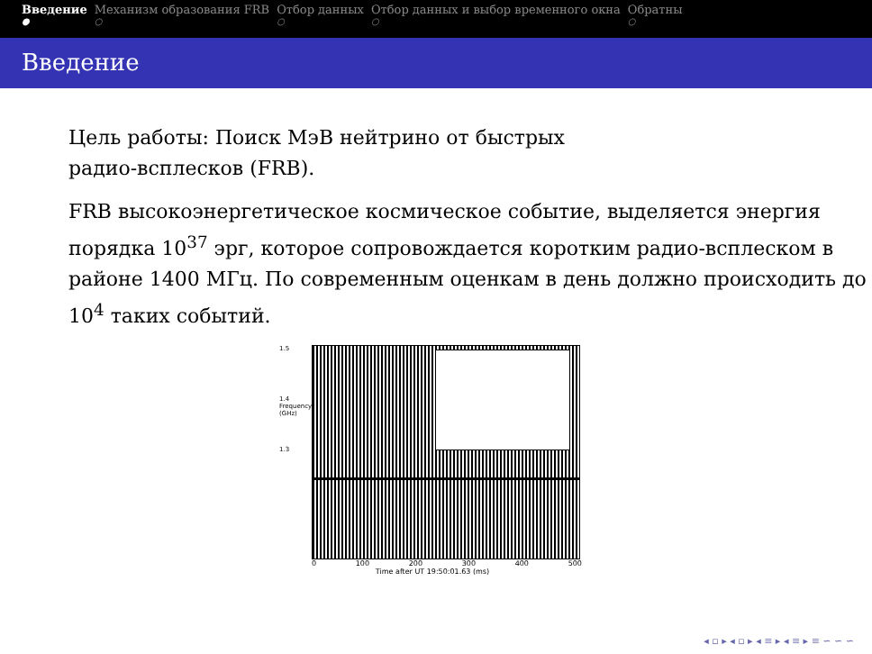Введение ● Механизм образования FRB ○ Отбор данных ○ Отбор данных и выбор временного окна ○ Обратны ○
Введение
Цель работы: Поиск МэВ нейтрино от быстрых
радио-всплесков (FRB).
FRB высокоэнергетическое космическое событие, выделяется энергия порядка 10<sup>37</sup> эрг, которое сопровождается коротким радио-всплеском в районе 1400 МГц. По современным оценкам в день должно происходить до 10<sup>4</sup> таких событий.
1.5
1.4
Frequency (GHz)
1.3
0 100 200 300 400 500
Time after UT 19:50:01.63 (ms)
◂ ▫ ▸ ◂ ▫ ▸ ◂ ≡ ▸ ◂ ≡ ▸ ≡ ∽ ∽ ∽